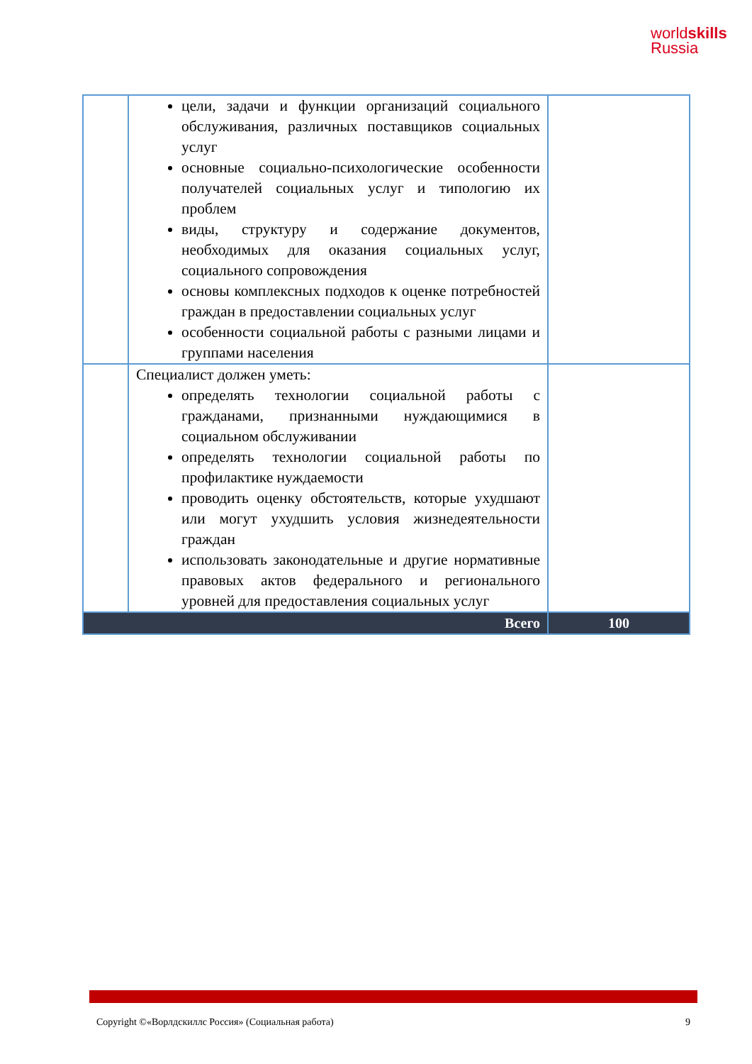worldskills
Russia
| | цели, задачи и функции организаций социального обслуживания, различных поставщиков социальных услуг основные социально-психологические особенности получателей социальных услуг и типологию их проблем виды, структуру и содержание документов, необходимых для оказания социальных услуг, социального сопровождения основы комплексных подходов к оценке потребностей граждан в предоставлении социальных услуг особенности социальной работы с разными лицами и группами населения | |
| | Специалист должен уметь: определять технологии социальной работы с гражданами, признанными нуждающимися в социальном обслуживании определять технологии социальной работы по профилактике нуждаемости проводить оценку обстоятельств, которые ухудшают или могут ухудшить условия жизнедеятельности граждан использовать законодательные и другие нормативные правовых актов федерального и регионального уровней для предоставления социальных услуг | |
| Всего | | 100 |
Copyright ©«Ворлдскиллс Россия» (Социальная работа) 9